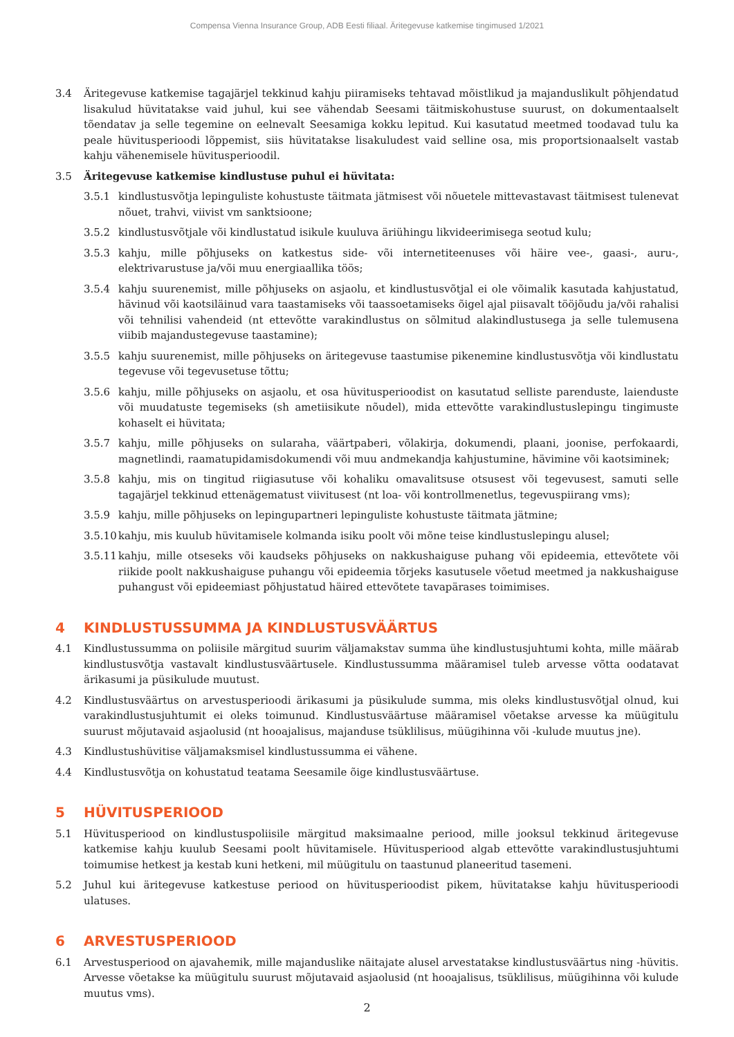Compensa Vienna Insurance Group, ADB Eesti filiaal. Äritegevuse katkemise tingimused 1/2021
3.4 Äritegevuse katkemise tagajärjel tekkinud kahju piiramiseks tehtavad mõistlikud ja majanduslikult põhjendatud lisakulud hüvitatakse vaid juhul, kui see vähendab Seesami täitmiskohustuse suurust, on dokumentaalselt tõendatav ja selle tegemine on eelnevalt Seesamiga kokku lepitud. Kui kasutatud meetmed toodavad tulu ka peale hüvitusperioodi lõppemist, siis hüvitatakse lisakuludest vaid selline osa, mis proportsionaalselt vastab kahju vähenemisele hüvitusperioodil.
3.5 Äritegevuse katkemise kindlustuse puhul ei hüvitata:
3.5.1 kindlustusvõtja lepinguliste kohustuste täitmata jätmisest või nõuetele mittevastavast täitmisest tulenevat nõuet, trahvi, viivist vm sanktsioone;
3.5.2 kindlustusvõtjale või kindlustatud isikule kuuluva äriühingu likvideerimisega seotud kulu;
3.5.3 kahju, mille põhjuseks on katkestus side- või internetiteenuses või häire vee-, gaasi-, auru-, elektrivarustuse ja/või muu energiaallika töös;
3.5.4 kahju suurenemist, mille põhjuseks on asjaolu, et kindlustusvõtjal ei ole võimalik kasutada kahjustatud, hävinud või kaotsiläinud vara taastamiseks või taassoetamiseks õigel ajal piisavalt tööjõudu ja/või rahalisi või tehnilisi vahendeid (nt ettevõtte varakindlustus on sõlmitud alakindlustusega ja selle tulemusena viibib majandustegevuse taastamine);
3.5.5 kahju suurenemist, mille põhjuseks on äritegevuse taastumise pikenemine kindlustusvõtja või kindlustatu tegevuse või tegevusetuse tõttu;
3.5.6 kahju, mille põhjuseks on asjaolu, et osa hüvitusperioodist on kasutatud selliste parenduste, laienduste või muudatuste tegemiseks (sh ametiisikute nõudel), mida ettevõtte varakindlustuslepingu tingimuste kohaselt ei hüvitata;
3.5.7 kahju, mille põhjuseks on sularaha, väärtpaberi, võlakirja, dokumendi, plaani, joonise, perfokaardi, magnetlindi, raamatupidamisdokumendi või muu andmekandja kahjustumine, hävimine või kaotsiminek;
3.5.8 kahju, mis on tingitud riigiasutuse või kohaliku omavalitsuse otsusest või tegevusest, samuti selle tagajärjel tekkinud ettenägematust viivitusest (nt loa- või kontrollmenetlus, tegevuspiirang vms);
3.5.9 kahju, mille põhjuseks on lepingupartneri lepinguliste kohustuste täitmata jätmine;
3.5.10
kahju, mis kuulub hüvitamisele kolmanda isiku poolt või mõne teise kindlustuslepingu alusel;
3.5.11
kahju, mille otseseks või kaudseks põhjuseks on nakkushaiguse puhang või epideemia, ettevõtete või riikide poolt nakkushaiguse puhangu või epideemia tõrjeks kasutusele võetud meetmed ja nakkushaiguse puhangust või epideemiast põhjustatud häired ettevõtete tavapärases toimimises.
4 KINDLUSTUSSUMMA JA KINDLUSTUSVÄÄRTUS
4.1 Kindlustussumma on poliisile märgitud suurim väljamakstav summa ühe kindlustusjuhtumi kohta, mille määrab kindlustusvõtja vastavalt kindlustusväärtusele. Kindlustussumma määramisel tuleb arvesse võtta oodatavat ärikasumi ja püsikulude muutust.
4.2 Kindlustusväärtus on arvestusperioodi ärikasumi ja püsikulude summa, mis oleks kindlustusvõtjal olnud, kui varakindlustusjuhtumit ei oleks toimunud. Kindlustusväärtuse määramisel võetakse arvesse ka müügitulu suurust mõjutavaid asjaolusid (nt hooajalisus, majanduse tsüklilisus, müügihinna või -kulude muutus jne).
4.3 Kindlustushüvitise väljamaksmisel kindlustussumma ei vähene.
4.4 Kindlustusvõtja on kohustatud teatama Seesamile õige kindlustusväärtuse.
5 HÜVITUSPERIOOD
5.1 Hüvitusperiood on kindlustuspoliisile märgitud maksimaalne periood, mille jooksul tekkinud äritegevuse katkemise kahju kuulub Seesami poolt hüvitamisele. Hüvitusperiood algab ettevõtte varakindlustusjuhtumi toimumise hetkest ja kestab kuni hetkeni, mil müügitulu on taastunud planeeritud tasemeni.
5.2 Juhul kui äritegevuse katkestuse periood on hüvitusperioodist pikem, hüvitatakse kahju hüvitusperioodi ulatuses.
6 ARVESTUSPERIOOD
6.1 Arvestusperiood on ajavahemik, mille majanduslike näitajate alusel arvestatakse kindlustusväärtus ning -hüvitis. Arvesse võetakse ka müügitulu suurust mõjutavaid asjaolusid (nt hooajalisus, tsüklilisus, müügihinna või kulude muutus vms).
2